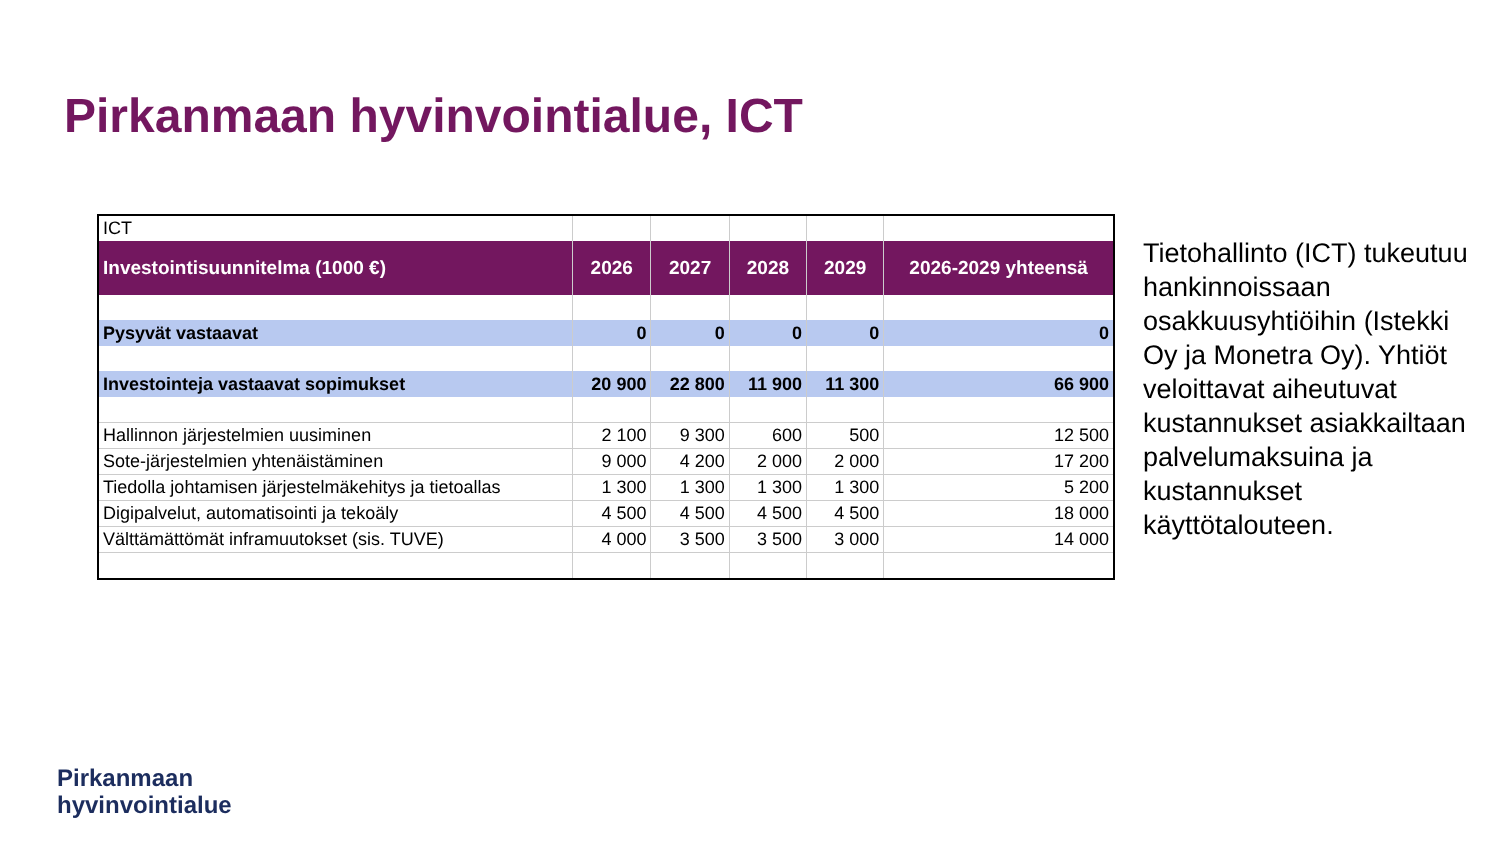Pirkanmaan hyvinvointialue, ICT
| ICT | | | | | |
| Investointisuunnitelma (1000 €) | 2026 | 2027 | 2028 | 2029 | 2026-2029 yhteensä |
| Pysyvät vastaavat | 0 | 0 | 0 | 0 | 0 |
| Investointeja vastaavat sopimukset | 20 900 | 22 800 | 11 900 | 11 300 | 66 900 |
| Hallinnon järjestelmien uusiminen | 2 100 | 9 300 | 600 | 500 | 12 500 |
| Sote-järjestelmien yhtenäistäminen | 9 000 | 4 200 | 2 000 | 2 000 | 17 200 |
| Tiedolla johtamisen järjestelmäkehitys ja tietoallas | 1 300 | 1 300 | 1 300 | 1 300 | 5 200 |
| Digipalvelut, automatisointi ja tekoäly | 4 500 | 4 500 | 4 500 | 4 500 | 18 000 |
| Välttämättömät inframuutokset (sis. TUVE) | 4 000 | 3 500 | 3 500 | 3 000 | 14 000 |
Tietohallinto (ICT) tukeutuu hankinnoissaan osakkuusyhtiöihin (Istekki Oy ja Monetra Oy). Yhtiöt veloittavat aiheutuvat kustannukset asiakkailtaan palvelumaksuina ja kustannukset käyttötalouteen.
Pirkanmaan
hyvinvointialue